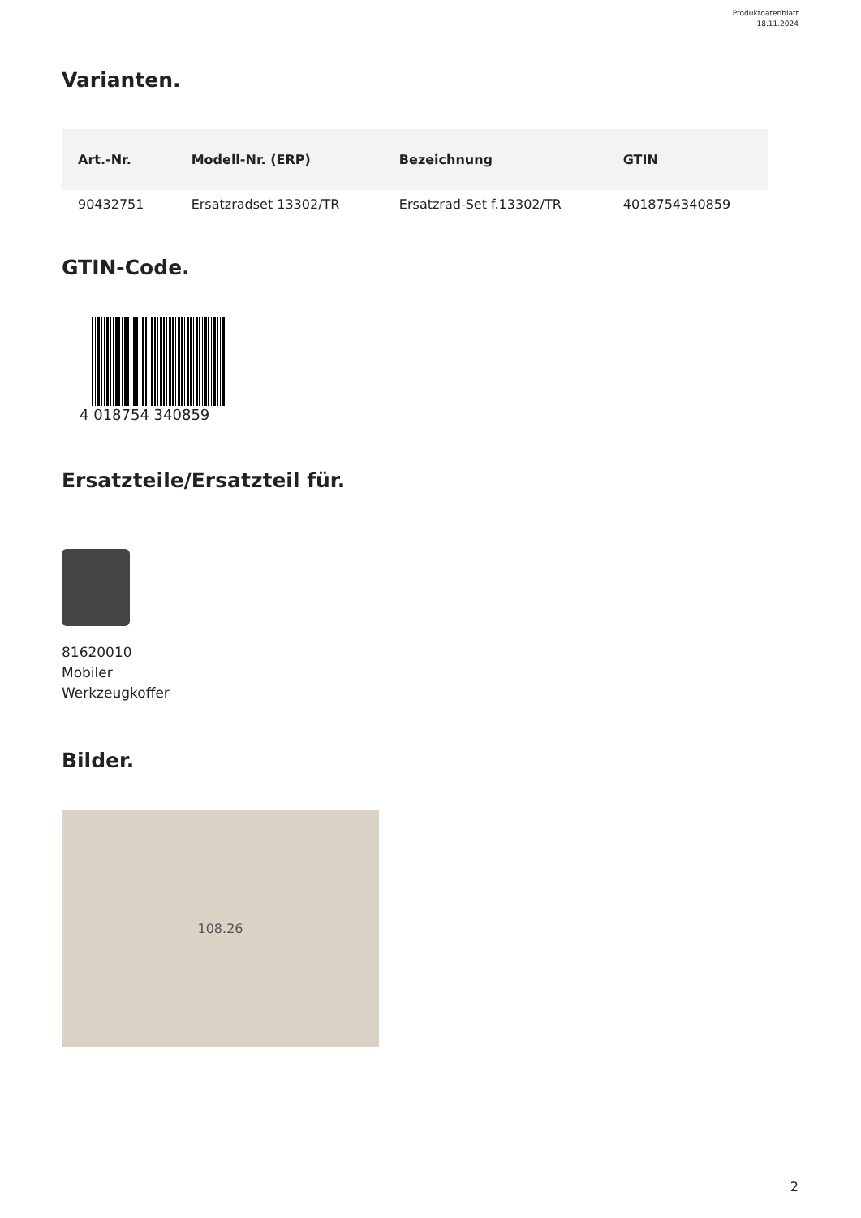Produktdatenblatt
18.11.2024
Varianten.
| Art.-Nr. | Modell-Nr. (ERP) | Bezeichnung | GTIN |
| --- | --- | --- | --- |
| 90432751 | Ersatzradset 13302/TR | Ersatzrad-Set f.13302/TR | 4018754340859 |
GTIN-Code.
4 018754 340859
Ersatzteile/Ersatzteil für.
81620010
Mobiler
Werkzeugkoffer
Bilder.
108.26
2